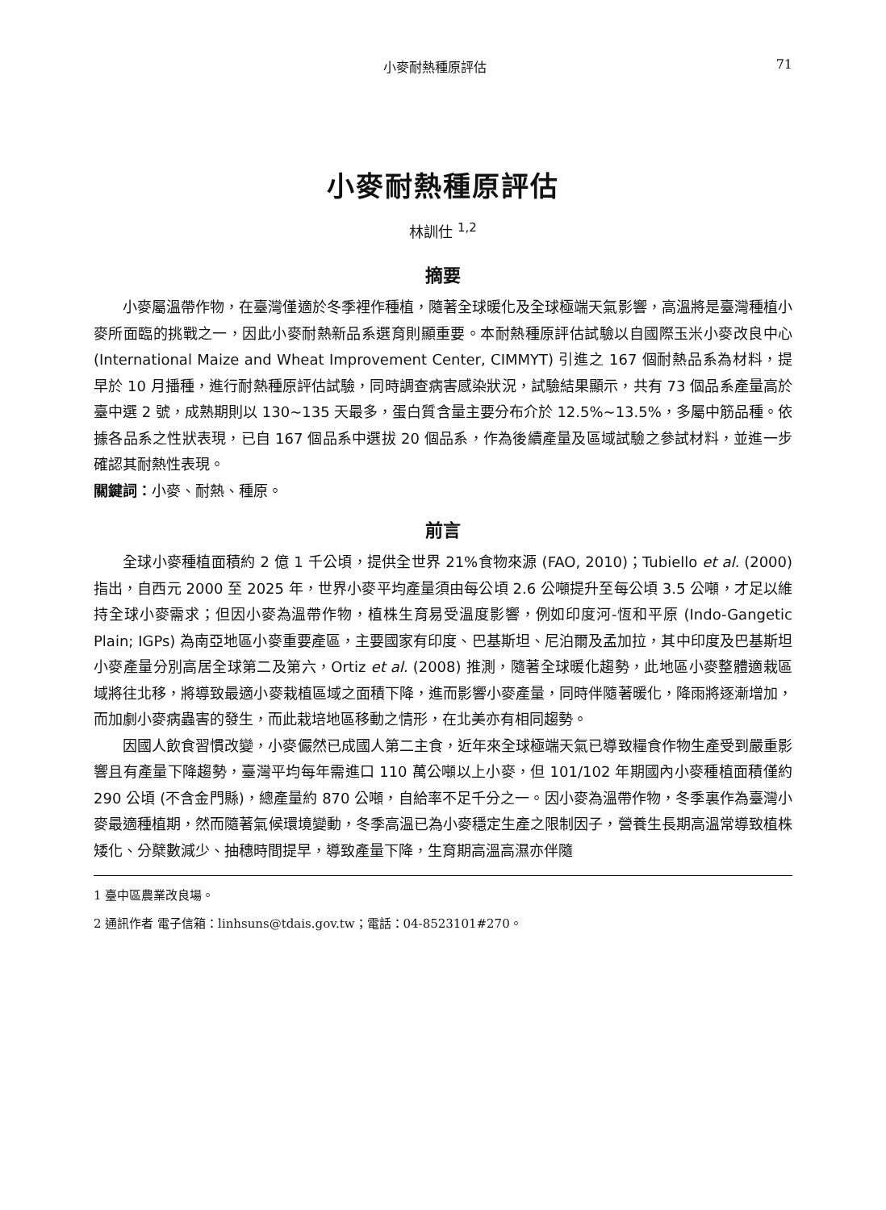小麥耐熱種原評估 71
小麥耐熱種原評估
林訓仕 <sup>1,2</sup>
摘要
小麥屬溫帶作物，在臺灣僅適於冬季裡作種植，隨著全球暖化及全球極端天氣影響，高溫將是臺灣種植小麥所面臨的挑戰之一，因此小麥耐熱新品系選育則顯重要。本耐熱種原評估試驗以自國際玉米小麥改良中心 (International Maize and Wheat Improvement Center, CIMMYT) 引進之 167 個耐熱品系為材料，提早於 10 月播種，進行耐熱種原評估試驗，同時調查病害感染狀況，試驗結果顯示，共有 73 個品系產量高於臺中選 2 號，成熟期則以 130~135 天最多，蛋白質含量主要分布介於 12.5%~13.5%，多屬中筋品種。依據各品系之性狀表現，已自 167 個品系中選拔 20 個品系，作為後續產量及區域試驗之參試材料，並進一步確認其耐熱性表現。
關鍵詞：小麥、耐熱、種原。
前言
全球小麥種植面積約 2 億 1 千公頃，提供全世界 21%食物來源 (FAO, 2010)；Tubiello et al. (2000) 指出，自西元 2000 至 2025 年，世界小麥平均產量須由每公頃 2.6 公噸提升至每公頃 3.5 公噸，才足以維持全球小麥需求；但因小麥為溫帶作物，植株生育易受溫度影響，例如印度河-恆和平原 (Indo-Gangetic Plain; IGPs) 為南亞地區小麥重要產區，主要國家有印度、巴基斯坦、尼泊爾及孟加拉，其中印度及巴基斯坦小麥產量分別高居全球第二及第六，Ortiz et al. (2008) 推測，隨著全球暖化趨勢，此地區小麥整體適栽區域將往北移，將導致最適小麥栽植區域之面積下降，進而影響小麥產量，同時伴隨著暖化，降雨將逐漸增加，而加劇小麥病蟲害的發生，而此栽培地區移動之情形，在北美亦有相同趨勢。
因國人飲食習慣改變，小麥儼然已成國人第二主食，近年來全球極端天氣已導致糧食作物生產受到嚴重影響且有產量下降趨勢，臺灣平均每年需進口 110 萬公噸以上小麥，但 101/102 年期國內小麥種植面積僅約 290 公頃 (不含金門縣)，總產量約 870 公噸，自給率不足千分之一。因小麥為溫帶作物，冬季裏作為臺灣小麥最適種植期，然而隨著氣候環境變動，冬季高溫已為小麥穩定生產之限制因子，營養生長期高溫常導致植株矮化、分櫱數減少、抽穗時間提早，導致產量下降，生育期高溫高濕亦伴隨
1 臺中區農業改良場。
2 通訊作者 電子信箱：linhsuns@tdais.gov.tw；電話：04-8523101#270。